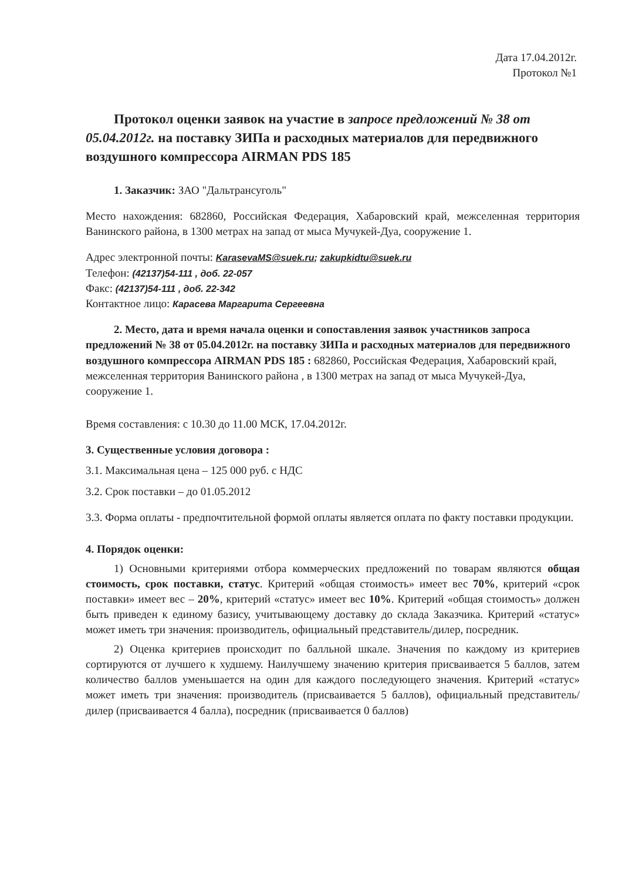Дата 17.04.2012г.
Протокол №1
Протокол оценки заявок на участие в запросе предложений № 38 от 05.04.2012г. на поставку ЗИПа и расходных материалов для передвижного воздушного компрессора AIRMAN PDS 185
1. Заказчик: ЗАО "Дальтрансуголь"
Место нахождения: 682860, Российская Федерация, Хабаровский край, межселенная территория Ванинского района, в 1300 метрах на запад от мыса Мучукей-Дуа, сооружение 1.
Адрес электронной почты: KarasevaMS@suek.ru; zakupkidtu@suek.ru
Телефон: (42137)54-111 , доб. 22-057
Факс: (42137)54-111 , доб. 22-342
Контактное лицо: Карасева Маргарита Сергеевна
2. Место, дата и время начала оценки и сопоставления заявок участников запроса предложений № 38 от 05.04.2012г. на поставку ЗИПа и расходных материалов для передвижного воздушного компрессора AIRMAN PDS 185 : 682860, Российская Федерация, Хабаровский край, межселенная территория Ванинского района , в 1300 метрах на запад от мыса Мучукей-Дуа, сооружение 1.
Время составления: с 10.30 до 11.00 МСК, 17.04.2012г.
3. Существенные условия договора :
3.1. Максимальная цена – 125 000 руб. с НДС
3.2. Срок поставки – до 01.05.2012
3.3. Форма оплаты - предпочтительной формой оплаты является оплата по факту поставки продукции.
4. Порядок оценки:
1) Основными критериями отбора коммерческих предложений по товарам являются общая стоимость, срок поставки, статус. Критерий «общая стоимость» имеет вес 70%, критерий «срок поставки» имеет вес – 20%, критерий «статус» имеет вес 10%. Критерий «общая стоимость» должен быть приведен к единому базису, учитывающему доставку до склада Заказчика. Критерий «статус» может иметь три значения: производитель, официальный представитель/дилер, посредник.
2) Оценка критериев происходит по балльной шкале. Значения по каждому из критериев сортируются от лучшего к худшему. Наилучшему значению критерия присваивается 5 баллов, затем количество баллов уменьшается на один для каждого последующего значения. Критерий «статус» может иметь три значения: производитель (присваивается 5 баллов), официальный представитель/дилер (присваивается 4 балла), посредник (присваивается 0 баллов)